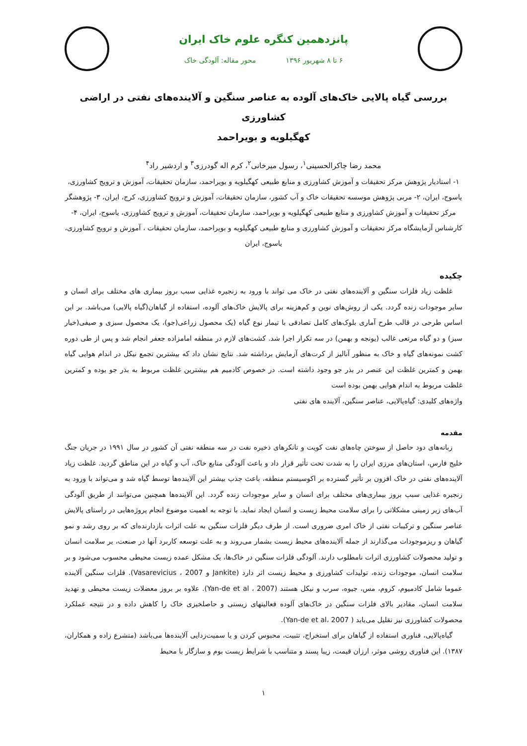پانزدهمین کنگره علوم خاک ایران
۶ تا ۸ شهریور ۱۳۹۶ محور مقاله: آلودگی خاک
بررسی گیاه پالایی خاک‌های آلوده به عناصر سنگین و آلاینده‌های نفتی در اراضی کشاورزی
کهگیلویه و بویراحمد
محمد رضا چاکرالحسینی<sup>۱</sup>، رسول میرخانی<sup>۲</sup>، کرم اله گودرزی<sup>۳</sup> و اردشیر راد<sup>۴</sup>
۱- استادیار پژوهش مرکز تحقیقات و آموزش کشاورزی و منابع طبیعی کهگیلویه و بویراحمد، سازمان تحقیقات، آموزش و ترویج کشاورزی، یاسوج، ایران، ۲- مربی پژوهش موسسه تحقیقات خاک و آب کشور، سازمان تحقیقات، آموزش و ترویج کشاورزی، کرج، ایران، ۳- پژوهشگر مرکز تحقیقات و آموزش کشاورزی و منابع طبیعی کهگیلویه و بویراحمد، سازمان تحقیقات، آموزش و ترویج کشاورزی، یاسوج، ایران، ۴-کارشناس آزمایشگاه مرکز تحقیقات و آموزش کشاورزی و منابع طبیعی کهگیلویه و بویراحمد، سازمان تحقیقات ، آموزش و ترویج کشاورزی، یاسوج، ایران
چکیده
غلظت زیاد فلزات سنگین و آلاینده‌های نفتی در خاک می تواند با ورود به زنجیره غذایی سبب بروز بیماری های مختلف برای انسان و سایر موجودات زنده گردد. یکی از روش‌های نوین و کم‌هزینه برای پالایش خاک‌های آلوده، استفاده از گیاهان(گیاه پالایی) می‌باشد. بر این اساس طرحی در قالب طرح آماری بلوک‌های کامل تصادفی با تیمار نوع گیاه (یک محصول زراعی(جو)، یک محصول سبزی و صیفی(خیار سبز) و دو گیاه مرتعی غالب (یونجه و بهمن) در سه تکرار اجرا شد. کشت‌های لازم در منطقه امامزاده جعفر انجام شد و پس از طی دوره کشت نمونه‌های گیاه و خاک به منظور آنالیز از کرت‌های آزمایش برداشته شد. نتایج نشان داد که بیشترین تجمع نیکل در اندام هوایی گیاه بهمن و کمترین غلظت این عنصر در بذر جو وجود داشته است. در خصوص کادمیم هم بیشترین غلظت مربوط به بذر جو بوده و کمترین غلظت مربوط به اندام هوایی بهمن بوده است
واژه‌های کلیدی: گیاه‌پالایی، عناصر سنگین، آلاینده های نفتی
مقدمه
زبانه‌های دود حاصل از سوختن چاه‌های نفت کویت و تانکرهای ذخیره نفت در سه منطقه نفتی آن کشور در سال ۱۹۹۱ در جریان جنگ خلیج فارس، استان‌های مرزی ایران را به شدت تحت تأثیر قرار داد و باعث آلودگی منابع خاک، آب و گیاه در این مناطق گردید. غلظت زیاد آلاینده‌های نفتی در خاک افزون بر تأثیر گسترده بر اکوسیستم منطقه، باعث جذب بیشتر این آلاینده‌ها توسط گیاه شد و می‌تواند با ورود به زنجیره غذایی سبب بروز بیماری‌های مختلف برای انسان و سایر موجودات زنده گردد. این آلاینده‌ها همچنین می‌توانند از طریق آلودگی آب‌های زیر زمینی مشکلاتی را برای سلامت محیط زیست و انسان ایجاد نماید. با توجه به اهمیت موضوع انجام پروژه‌هایی در راستای پالایش عناصر سنگین و ترکیبات نفتی از خاک امری ضروری است. از طرف دیگر فلزات سنگین به علت اثرات بازدارنده‌ای که بر روی رشد و نمو گیاهان و ریزموجودات می‌گذارند از جمله آلاینده‌های محیط زیست بشمار می‌روند و به علت توسعه کاربرد آنها در صنعت، بر سلامت انسان و تولید محصولات کشاورزی اثرات نامطلوب دارند. آلودگی فلزات سنگین در خاک‌ها، یک مشکل عمده زیست محیطی محسوب می‌شود و بر سلامت انسان، موجودات زنده، تولیدات کشاورزی و محیط زیست اثر دارد (Jankite و Vasarevicius ، 2007). فلزات سنگین آلاینده عموما شامل کادمیوم، کروم، مس، جیوه، سرب و نیکل هستند (Yan-de et al ، 2007). علاوه بر بروز معضلات زیست محیطی و تهدید سلامت انسان، مقادیر بالای فلزات سنگین در خاک‌های آلوده فعالیتهای زیستی و حاصلخیزی خاک را کاهش داده و در نتیجه عملکرد محصولات کشاورزی نیز تقلیل می‌یابد ( Yan-de et al، 2007).
گیاه‌پالایی، فناوری استفاده از گیاهان برای استخراج، تثبیت، محبوس کردن و یا سمیت‌زدایی آلاینده‌ها می‌باشد (متشرع زاده و همکاران، ۱۳۸۷). این فناوری روشی موثر، ارزان قیمت، زیبا پسند و متناسب با شرایط زیست بوم و سازگار با محیط
۱